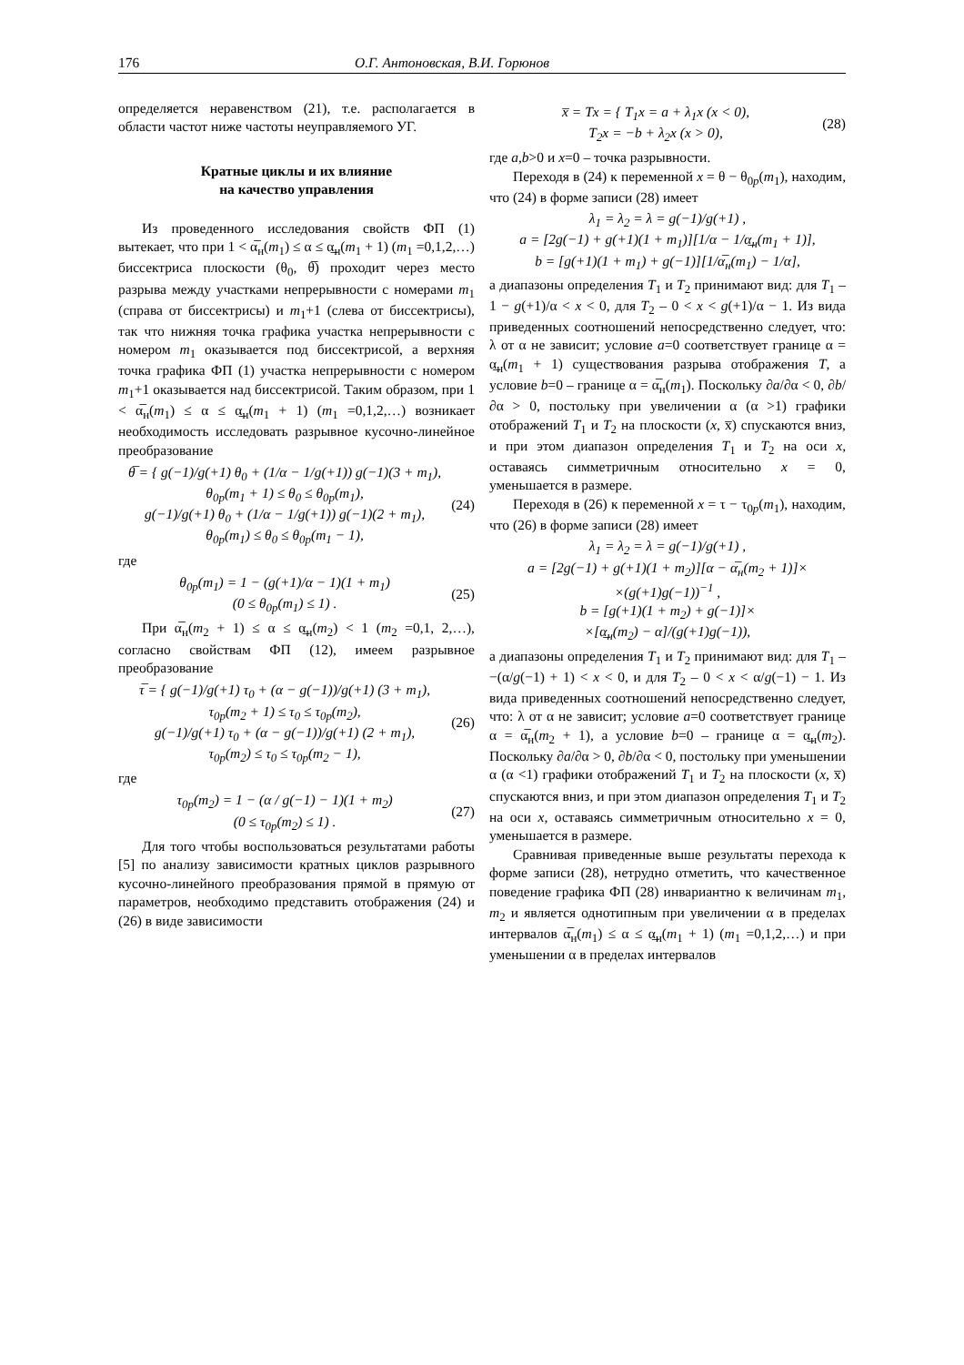176 О.Г. Антоновская, В.И. Горюнов
определяется неравенством (21), т.е. располагается в области частот ниже частоты неуправляемого УГ.
Кратные циклы и их влияние
на качество управления
Из проведенного исследования свойств ФП (1) вытекает, что при 1 < α̅<sub>н</sub>(m<sub>1</sub>) ≤ α ≤ α̲<sub>н</sub>(m<sub>1</sub> + 1) (m<sub>1</sub> =0,1,2,…) биссектриса плоскости (θ<sub>0</sub>, θ̅) проходит через место разрыва между участками непрерывности с номерами m<sub>1</sub> (справа от биссектрисы) и m<sub>1</sub>+1 (слева от биссектрисы), так что нижняя точка графика участка непрерывности с номером m<sub>1</sub> оказывается под биссектрисой, а верхняя точка графика ФП (1) участка непрерывности с номером m<sub>1</sub>+1 оказывается над биссектрисой. Таким образом, при 1 < α̅<sub>н</sub>(m<sub>1</sub>) ≤ α ≤ α̲<sub>н</sub>(m<sub>1</sub> + 1) (m<sub>1</sub> =0,1,2,…) возникает необходимость исследовать разрывное кусочно-линейное преобразование
θ̅ = { g(−1)/g(+1) θ<sub>0</sub> + (1/α − 1/g(+1)) g(−1)(3 + m<sub>1</sub>),
θ<sub>0p</sub>(m<sub>1</sub> + 1) ≤ θ<sub>0</sub> ≤ θ<sub>0p</sub>(m<sub>1</sub>),
g(−1)/g(+1) θ<sub>0</sub> + (1/α − 1/g(+1)) g(−1)(2 + m<sub>1</sub>),
θ<sub>0p</sub>(m<sub>1</sub>) ≤ θ<sub>0</sub> ≤ θ<sub>0p</sub>(m<sub>1</sub> − 1), (24)
где
θ<sub>0p</sub>(m<sub>1</sub>) = 1 − (g(+1)/α − 1)(1 + m<sub>1</sub>)
(0 ≤ θ<sub>0p</sub>(m<sub>1</sub>) ≤ 1) . (25)
При α̅<sub>н</sub>(m<sub>2</sub> + 1) ≤ α ≤ α̲<sub>н</sub>(m<sub>2</sub>) < 1 (m<sub>2</sub> =0,1, 2,…), согласно свойствам ФП (12), имеем разрывное преобразование
τ̅ = { g(−1)/g(+1) τ<sub>0</sub> + (α − g(−1))/g(+1) (3 + m<sub>1</sub>),
τ<sub>0p</sub>(m<sub>2</sub> + 1) ≤ τ<sub>0</sub> ≤ τ<sub>0p</sub>(m<sub>2</sub>),
g(−1)/g(+1) τ<sub>0</sub> + (α − g(−1))/g(+1) (2 + m<sub>1</sub>),
τ<sub>0p</sub>(m<sub>2</sub>) ≤ τ<sub>0</sub> ≤ τ<sub>0p</sub>(m<sub>2</sub> − 1), (26)
где
τ<sub>0p</sub>(m<sub>2</sub>) = 1 − (α / g(−1) − 1)(1 + m<sub>2</sub>)
(0 ≤ τ<sub>0p</sub>(m<sub>2</sub>) ≤ 1) . (27)
Для того чтобы воспользоваться результатами работы [5] по анализу зависимости кратных циклов разрывного кусочно-линейного преобразования прямой в прямую от параметров, необходимо представить отображения (24) и (26) в виде зависимости
x̅ = Tx = { T<sub>1</sub>x = a + λ<sub>1</sub>x (x < 0),
T<sub>2</sub>x = −b + λ<sub>2</sub>x (x > 0), (28)
где a,b>0 и x=0 – точка разрывности.
Переходя в (24) к переменной x = θ − θ<sub>0p</sub>(m<sub>1</sub>), находим, что (24) в форме записи (28) имеет
λ<sub>1</sub> = λ<sub>2</sub> = λ = g(−1)/g(+1) ,
a = [2g(−1) + g(+1)(1 + m<sub>1</sub>)][1/α − 1/α̲<sub>н</sub>(m<sub>1</sub> + 1)],
b = [g(+1)(1 + m<sub>1</sub>) + g(−1)][1/α̅<sub>н</sub>(m<sub>1</sub>) − 1/α],
а диапазоны определения T<sub>1</sub> и T<sub>2</sub> принимают вид: для T<sub>1</sub> – 1 − g(+1)/α < x < 0, для T<sub>2</sub> – 0 < x < g(+1)/α − 1. Из вида приведенных соотношений непосредственно следует, что: λ от α не зависит; условие a=0 соответствует границе α = α̲<sub>н</sub>(m<sub>1</sub> + 1) существования разрыва отображения T, а условие b=0 – границе α = α̅<sub>н</sub>(m<sub>1</sub>). Поскольку ∂a/∂α < 0, ∂b/∂α > 0, постольку при увеличении α (α >1) графики отображений T<sub>1</sub> и T<sub>2</sub> на плоскости (x, x̅) спускаются вниз, и при этом диапазон определения T<sub>1</sub> и T<sub>2</sub> на оси x, оставаясь симметричным относительно x = 0, уменьшается в размере.
Переходя в (26) к переменной x = τ − τ<sub>0p</sub>(m<sub>1</sub>), находим, что (26) в форме записи (28) имеет
λ<sub>1</sub> = λ<sub>2</sub> = λ = g(−1)/g(+1) ,
a = [2g(−1) + g(+1)(1 + m<sub>2</sub>)][α − α̅<sub>н</sub>(m<sub>2</sub> + 1)]×
×(g(+1)g(−1))<sup>−1</sup> ,
b = [g(+1)(1 + m<sub>2</sub>) + g(−1)]×
×[α̲<sub>н</sub>(m<sub>2</sub>) − α]/(g(+1)g(−1)),
а диапазоны определения T<sub>1</sub> и T<sub>2</sub> принимают вид: для T<sub>1</sub> – −(α/g(−1) + 1) < x < 0, и для T<sub>2</sub> – 0 < x < α/g(−1) − 1. Из вида приведенных соотношений непосредственно следует, что: λ от α не зависит; условие a=0 соответствует границе α = α̅<sub>н</sub>(m<sub>2</sub> + 1), а условие b=0 – границе α = α̲<sub>н</sub>(m<sub>2</sub>). Поскольку ∂a/∂α > 0, ∂b/∂α < 0, постольку при уменьшении α (α <1) графики отображений T<sub>1</sub> и T<sub>2</sub> на плоскости (x, x̅) спускаются вниз, и при этом диапазон определения T<sub>1</sub> и T<sub>2</sub> на оси x, оставаясь симметричным относительно x = 0, уменьшается в размере.
Сравнивая приведенные выше результаты перехода к форме записи (28), нетрудно отметить, что качественное поведение графика ФП (28) инвариантно к величинам m<sub>1</sub>, m<sub>2</sub> и является однотипным при увеличении α в пределах интервалов α̅<sub>н</sub>(m<sub>1</sub>) ≤ α ≤ α̲<sub>н</sub>(m<sub>1</sub> + 1) (m<sub>1</sub> =0,1,2,…) и при уменьшении α в пределах интервалов